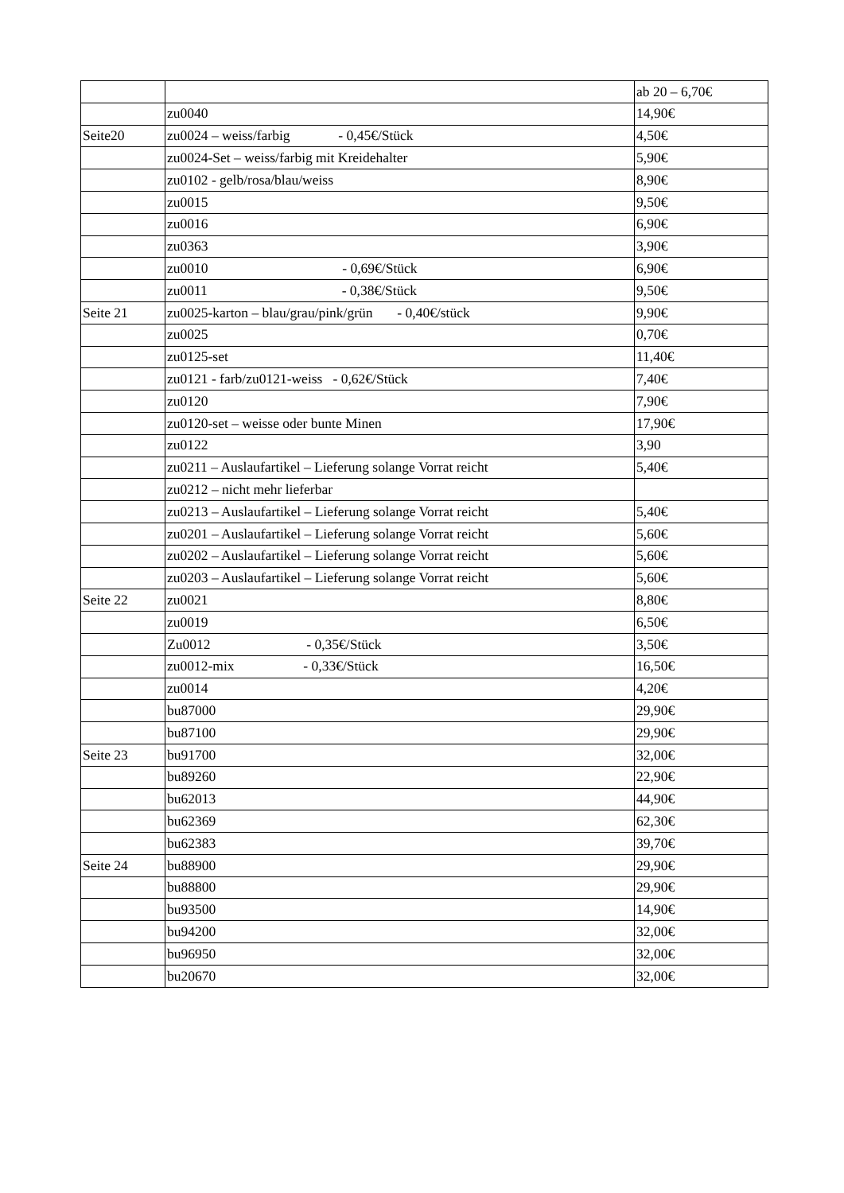| | | ab 20 – 6,70€ |
| | zu0040 | 14,90€ |
| Seite20 | zu0024 – weiss/farbig - 0,45€/Stück | 4,50€ |
| | zu0024-Set – weiss/farbig mit Kreidehalter | 5,90€ |
| | zu0102 - gelb/rosa/blau/weiss | 8,90€ |
| | zu0015 | 9,50€ |
| | zu0016 | 6,90€ |
| | zu0363 | 3,90€ |
| | zu0010 - 0,69€/Stück | 6,90€ |
| | zu0011 - 0,38€/Stück | 9,50€ |
| Seite 21 | zu0025-karton – blau/grau/pink/grün - 0,40€/stück | 9,90€ |
| | zu0025 | 0,70€ |
| | zu0125-set | 11,40€ |
| | zu0121 - farb/zu0121-weiss - 0,62€/Stück | 7,40€ |
| | zu0120 | 7,90€ |
| | zu0120-set – weisse oder bunte Minen | 17,90€ |
| | zu0122 | 3,90 |
| | zu0211 – Auslaufartikel – Lieferung solange Vorrat reicht | 5,40€ |
| | zu0212 – nicht mehr lieferbar | |
| | zu0213 – Auslaufartikel – Lieferung solange Vorrat reicht | 5,40€ |
| | zu0201 – Auslaufartikel – Lieferung solange Vorrat reicht | 5,60€ |
| | zu0202 – Auslaufartikel – Lieferung solange Vorrat reicht | 5,60€ |
| | zu0203 – Auslaufartikel – Lieferung solange Vorrat reicht | 5,60€ |
| Seite 22 | zu0021 | 8,80€ |
| | zu0019 | 6,50€ |
| | Zu0012 - 0,35€/Stück | 3,50€ |
| | zu0012-mix - 0,33€/Stück | 16,50€ |
| | zu0014 | 4,20€ |
| | bu87000 | 29,90€ |
| | bu87100 | 29,90€ |
| Seite 23 | bu91700 | 32,00€ |
| | bu89260 | 22,90€ |
| | bu62013 | 44,90€ |
| | bu62369 | 62,30€ |
| | bu62383 | 39,70€ |
| Seite 24 | bu88900 | 29,90€ |
| | bu88800 | 29,90€ |
| | bu93500 | 14,90€ |
| | bu94200 | 32,00€ |
| | bu96950 | 32,00€ |
| | bu20670 | 32,00€ |